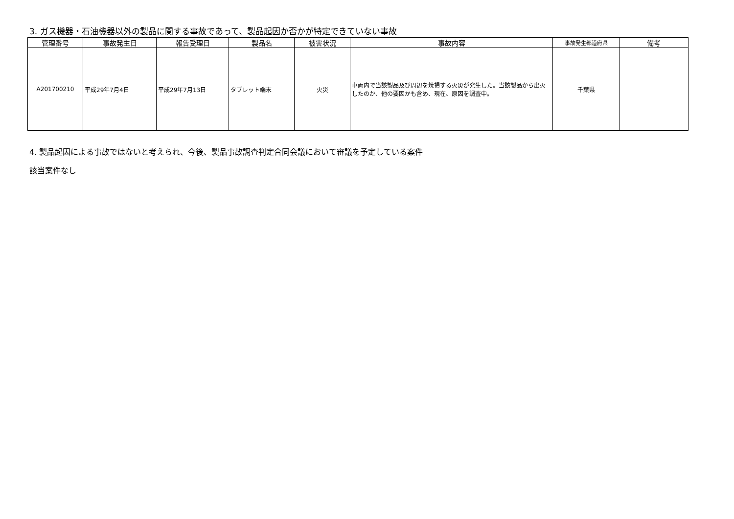3. ガス機器・石油機器以外の製品に関する事故であって、製品起因か否かが特定できていない事故
| 管理番号 | 事故発生日 | 報告受理日 | 製品名 | 被害状況 | 事故内容 | 事故発生都道府県 | 備考 |
| --- | --- | --- | --- | --- | --- | --- | --- |
| A201700210 | 平成29年7月4日 | 平成29年7月13日 | タブレット端末 | 火災 | 車両内で当該製品及び周辺を焼損する火災が発生した。当該製品から出火したのか、他の要因かも含め、現在、原因を調査中。 | 千葉県 | |
4. 製品起因による事故ではないと考えられ、今後、製品事故調査判定合同会議において審議を予定している案件
該当案件なし